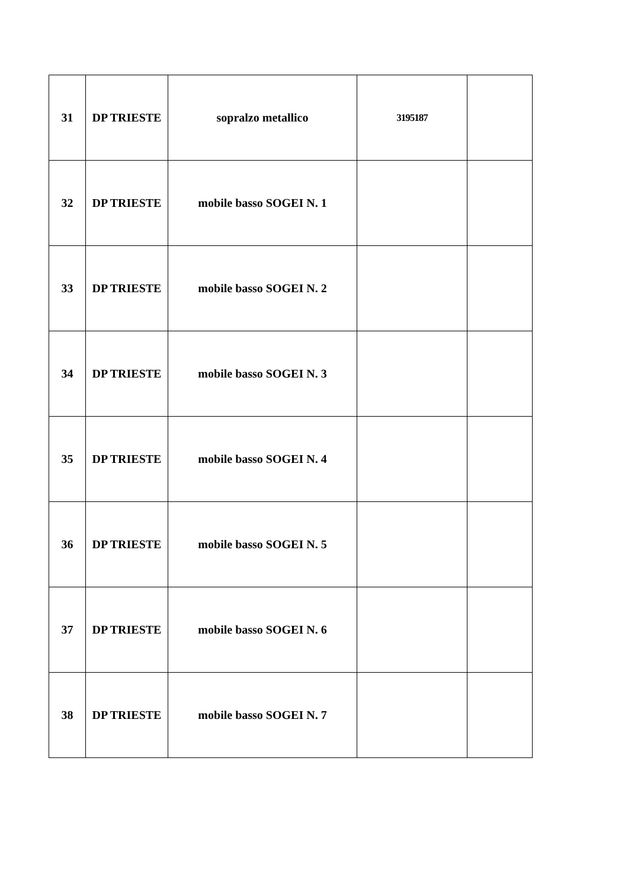| 31 | DP TRIESTE | sopralzo metallico | 3195187 | |
| 32 | DP TRIESTE | mobile basso SOGEI N. 1 | | |
| 33 | DP TRIESTE | mobile basso SOGEI N. 2 | | |
| 34 | DP TRIESTE | mobile basso SOGEI N. 3 | | |
| 35 | DP TRIESTE | mobile basso SOGEI N. 4 | | |
| 36 | DP TRIESTE | mobile basso SOGEI N. 5 | | |
| 37 | DP TRIESTE | mobile basso SOGEI N. 6 | | |
| 38 | DP TRIESTE | mobile basso SOGEI N. 7 | | |